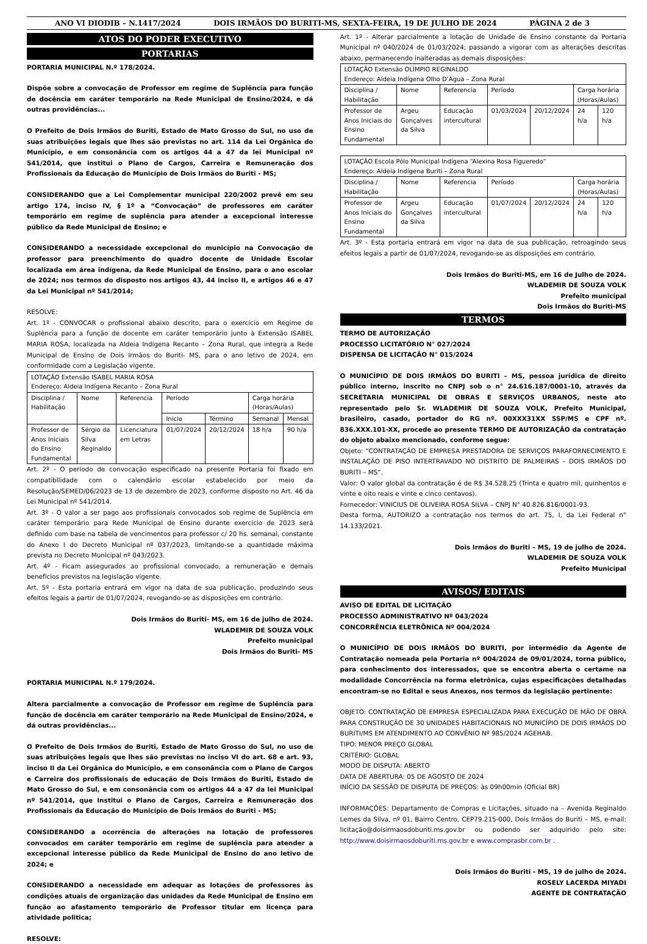ANO VI DIODIB – N.1417/2024 DOIS IRMÃOS DO BURITI-MS, SEXTA-FEIRA, 19 DE JULHO DE 2024 PÁGINA 2 de 3
ATOS DO PODER EXECUTIVO
PORTARIAS
PORTARIA MUNICIPAL N.º 178/2024.
Dispõe sobre a convocação de Professor em regime de Suplência para função de docência em caráter temporário na Rede Municipal de Ensino/2024, e dá outras providências...
O Prefeito de Dois Irmãos do Buriti, Estado de Mato Grosso do Sul, no uso de suas atribuições legais que lhes são previstas no art. 114 da Lei Orgânica do Município, e em consonância com os artigos 44 a 47 da lei Municipal nº 541/2014, que institui o Plano de Cargos, Carreira e Remuneração dos Profissionais da Educação do Município de Dois Irmãos do Buriti - MS;
CONSIDERANDO que a Lei Complementar municipal 220/2002 prevê em seu artigo 174, inciso IV, § 1º a “Convocação” de professores em caráter temporário em regime de suplência para atender a excepcional interesse público da Rede Municipal de Ensino; e
CONSIDERANDO a necessidade excepcional do município na Convocação de professor para preenchimento do quadro docente de Unidade Escolar localizada em área indígena, da Rede Municipal de Ensino, para o ano escolar de 2024; nos termos do disposto nos artigos 43, 44 inciso II, e artigos 46 e 47 da Lei Municipal nº 541/2014;
RESOLVE:
Art. 1º - CONVOCAR o profissional abaixo descrito, para o exercício em Regime de Suplência para a função de docente em caráter temporário junto à Extensão ISABEL MARIA ROSA, localizada na Aldeia Indígena Recanto – Zona Rural, que integra a Rede Municipal de Ensino de Dois Irmãos do Buriti- MS, para o ano letivo de 2024, em conformidade com a Legislação vigente.
| LOTAÇÃO Extensão ISABEL MARIA ROSA Endereço: Aldeia Indígena Recanto – Zona Rural | | | | | | |
| Disciplina / Habilitação | Nome | Referencia | Período | | Carga horária (Horas/Aulas) | |
| | | | Inicio | Término | Semanal | Mensal |
| Professor de Anos Iniciais do Ensino Fundamental | Sérgio da Silva Reginaldo | Licenciatura em Letras | 01/07/2024 | 20/12/2024 | 18 h/a | 90 h/a |
Art. 2º - O período de convocação especificado na presente Portaria foi fixado em compatibilidade com o calendário escolar estabelecido por meio da Resolução/SEMED/06/2023 de 13 de dezembro de 2023, conforme disposto no Art. 46 da Lei Municipal nº 541/2014.
Art. 3º - O valor a ser pago aos profissionais convocados sob regime de Suplência em caráter temporário para Rede Municipal de Ensino durante exercício de 2023 será definido com base na tabela de vencimentos para professor c/ 20 hs. semanal, constante do Anexo I do Decreto Municipal nº 037/2023, limitando-se a quantidade máxima prevista no Decreto Municipal nº 043/2023.
Art. 4º - Ficam assegurados ao profissional convocado, a remuneração e demais benefícios previstos na legislação vigente.
Art. 5º - Esta portaria entrará em vigor na data de sua publicação, produzindo seus efeitos legais a partir de 01/07/2024, revogando-se as disposições em contrário.
Dois Irmãos do Buriti- MS, em 16 de julho de 2024.
WLADEMIR DE SOUZA VOLK
Prefeito municipal
Dois Irmãos do Buriti- MS
PORTARIA MUNICIPAL N.º 179/2024.
Altera parcialmente a convocação de Professor em regime de Suplência para função de docência em caráter temporário na Rede Municipal de Ensino/2024, e dá outras providências...
O Prefeito de Dois Irmãos do Buriti, Estado de Mato Grosso do Sul, no uso de suas atribuições legais que lhes são previstas no inciso VI do art. 68 e art. 93, inciso II da Lei Orgânica do Município, e em consonância com o Plano de Cargos e Carreira dos profissionais de educação de Dois Irmãos do Buriti, Estado de Mato Grosso do Sul, e em consonância com os artigos 44 a 47 da lei Municipal nº 541/2014, que Institui o Plano de Cargos, Carreira e Remuneração dos Profissionais da Educação do Município de Dois Irmãos do Buriti - MS;
CONSIDERANDO a ocorrência de alterações na lotação de professores convocados em caráter temporário em regime de suplência para atender a excepcional interesse público da Rede Municipal de Ensino do ano letivo de 2024; e
CONSIDERANDO a necessidade em adequar as lotações de professores às condições atuais de organização das unidades da Rede Municipal de Ensino em função ao afastamento temporário de Professor titular em licença para atividade politica;
RESOLVE:
Art. 1º - Alterar parcialmente a lotação de Unidade de Ensino constante da Portaria Municipal nº 040/2024 de 01/03/2024; passando a vigorar com as alterações descritas abaixo, permanecendo inalteradas as demais disposições:
| LOTAÇÃO Extensão OLÍMPIO REGINALDO Endereço: Aldeia Indígena Olho D’Água – Zona Rural | | | | | | |
| Disciplina / Habilitação | Nome | Referencia | Período | | Carga horária (Horas/Aulas) | |
| Professor de Anos Iniciais do Ensino Fundamental | Argeu Gonçalves da Silva | Educação intercultural | 01/03/2024 | 20/12/2024 | 24 h/a | 120 h/a |
| LOTAÇÃO Escola Pólo Municipal Indígena “Alexina Rosa Figueredo” Endereço: Aldeia Indígena Buriti – Zona Rural | | | | | | |
| Disciplina / Habilitação | Nome | Referencia | Período | | Carga horária (Horas/Aulas) | |
| Professor de Anos Iniciais do Ensino Fundamental | Argeu Gonçalves da Silva | Educação intercultural | 01/07/2024 | 20/12/2024 | 24 h/a | 120 h/a |
Art. 3º - Esta portaria entrará em vigor na data de sua publicação, retroagindo seus efeitos legais a partir de 01/07/2024, revogando-se as disposições em contrário.
Dois Irmãos do Buriti-MS, em 16 de Julho de 2024.
WLADEMIR DE SOUZA VOLK
Prefeito municipal
Dois Irmãos do Buriti-MS
TERMOS
TERMO DE AUTORIZAÇÃO
PROCESSO LICITATÓRIO N° 027/2024
DISPENSA DE LICITAÇÃO N° 015/2024
O MUNICÍPIO DE DOIS IRMÃOS DO BURITI – MS, pessoa jurídica de direito público interno, inscrito no CNPJ sob o n° 24.616.187/0001-10, através da SECRETARIA MUNICIPAL DE OBRAS E SERVIÇOS URBANOS, neste ato representado pelo Sr. WLADEMIR DE SOUZA VOLK, Prefeito Municipal, brasileiro, casado, portador do RG nº. 00XXX31XX SSP/MS e CPF nº. 836.XXX.101-XX, procede ao presente TERMO DE AUTORIZAÇÃO da contratação do objeto abaixo mencionado, conforme segue:
Objeto: “CONTRATAÇÃO DE EMPRESA PRESTADORA DE SERVIÇOS PARAFORNECIMENTO E INSTALAÇÃO DE PISO INTERTRAVADO NO DISTRITO DE PALMEIRAS – DOIS IRMÃOS DO BURITI – MS”.
Valor: O valor global da contratação é de R$ 34.528,25 (Trinta e quatro mil, quinhentos e vinte e oito reais e vinte e cinco centavos).
Fornecedor: VINICIUS DE OLIVEIRA ROSA SILVA – CNPJ N° 40.826.816/0001-93.
Desta forma, AUTORIZO a contratação nos termos do art. 75, I, da Lei Federal n° 14.133/2021.
Dois Irmãos do Buriti – MS, 19 de julho de 2024.
WLADEMIR DE SOUZA VOLK
Prefeito Municipal
AVISOS/ EDITAIS
AVISO DE EDITAL DE LICITAÇÃO
PROCESSO ADMINISTRATIVO Nº 043/2024
CONCORRÊNCIA ELETRÔNICA Nº 004/2024
O MUNICÍPIO DE DOIS IRMÃOS DO BURITI, por intermédio da Agente de Contratação nomeada pela Portaria nº 004/2024 de 09/01/2024, torna público, para conhecimento dos interessados, que se encontra aberta o certame na modalidade Concorrência na forma eletrônica, cujas especificações detalhadas encontram-se no Edital e seus Anexos, nos termos da legislação pertinente:
OBJETO: CONTRATAÇÃO DE EMPRESA ESPECIALIZADA PARA EXECUÇÃO DE MÃO DE OBRA PARA CONSTRUÇÃO DE 30 UNIDADES HABITACIONAIS NO MUNICÍPIO DE DOIS IRMÃOS DO BURITI/MS EM ATENDIMENTO AO CONVÊNIO Nº 985/2024 AGEHAB.
TIPO: MENOR PREÇO GLOBAL
CRITÉRIO: GLOBAL
MODO DE DISPUTA: ABERTO
DATA DE ABERTURA: 05 DE AGOSTO DE 2024
INÍCIO DA SESSÃO DE DISPUTA DE PREÇOS: às 09h00min (Oficial BR)
INFORMAÇÕES: Departamento de Compras e Licitações, situado na – Avenida Reginaldo Lemes da Silva, nº 01, Bairro Centro, CEP79.215-000, Dois Irmãos do Buriti – MS, e-mail: licitação@doisirmaosdoburiti.ms.gov.br ou podendo ser adquirido pelo site: http://www.doisirmaosdoburiti.ms.gov.br e www.comprasbr.com.br .
Dois Irmãos do Buriti - MS, 19 de julho de 2024.
ROSELY LACERDA MIYADI
AGENTE DE CONTRATAÇÃO